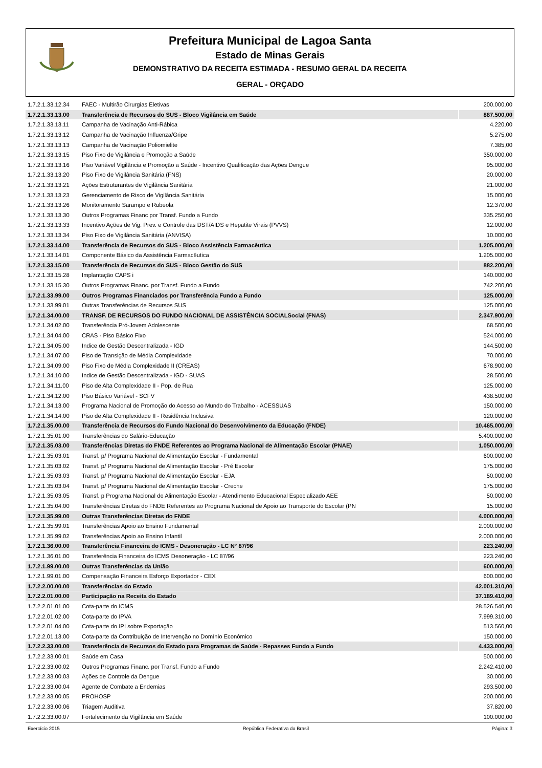Prefeitura Municipal de Lagoa Santa
Estado de Minas Gerais
DEMONSTRATIVO DA RECEITA ESTIMADA - RESUMO GERAL DA RECEITA
GERAL - ORÇADO
| 1.7.2.1.33.12.34 | FAEC - Multirão Cirurgias Eletivas | 200.000,00 |
| 1.7.2.1.33.13.00 | Transferência de Recursos do SUS - Bloco Vigilância em Saúde | 887.500,00 |
| 1.7.2.1.33.13.11 | Campanha de Vacinação Anti-Rábica | 4.220,00 |
| 1.7.2.1.33.13.12 | Campanha de Vacinação Influenza/Gripe | 5.275,00 |
| 1.7.2.1.33.13.13 | Campanha de Vacinação Poliomielite | 7.385,00 |
| 1.7.2.1.33.13.15 | Piso Fixo de Vigilância e Promoção a Saúde | 350.000,00 |
| 1.7.2.1.33.13.16 | Piso Variável Vigilância e Promoção a Saúde - Incentivo Qualificação das Ações Dengue | 95.000,00 |
| 1.7.2.1.33.13.20 | Piso Fixo de Vigilância Sanitária (FNS) | 20.000,00 |
| 1.7.2.1.33.13.21 | Ações Estruturantes de Vigilância Sanitária | 21.000,00 |
| 1.7.2.1.33.13.23 | Gerenciamento de Risco de Vigilância Sanitária | 15.000,00 |
| 1.7.2.1.33.13.26 | Monitoramento Sarampo e Rubeola | 12.370,00 |
| 1.7.2.1.33.13.30 | Outros Programas Financ por Transf. Fundo a Fundo | 335.250,00 |
| 1.7.2.1.33.13.33 | Incentivo Ações de Vig. Prev. e Controle das DST/AIDS e Hepatite Virais (PVVS) | 12.000,00 |
| 1.7.2.1.33.13.34 | Piso Fixo de Vigilância Sanitária (ANVISA) | 10.000,00 |
| 1.7.2.1.33.14.00 | Transferência de Recursos do SUS - Bloco Assistência Farmacêutica | 1.205.000,00 |
| 1.7.2.1.33.14.01 | Componente Básico da Assistência Farmacêutica | 1.205.000,00 |
| 1.7.2.1.33.15.00 | Transferência de Recursos do SUS - Bloco Gestão do SUS | 882.200,00 |
| 1.7.2.1.33.15.28 | Implantação CAPS i | 140.000,00 |
| 1.7.2.1.33.15.30 | Outros Programas Financ. por Transf. Fundo a Fundo | 742.200,00 |
| 1.7.2.1.33.99.00 | Outros Programas Financiados por Transferência Fundo a Fundo | 125.000,00 |
| 1.7.2.1.33.99.01 | Outras Transferências de Recursos SUS | 125.000,00 |
| 1.7.2.1.34.00.00 | TRANSF. DE RECURSOS DO FUNDO NACIONAL DE ASSISTÊNCIA SOCIALSocial (FNAS) | 2.347.900,00 |
| 1.7.2.1.34.02.00 | Transferência Pró-Jovem Adolescente | 68.500,00 |
| 1.7.2.1.34.04.00 | CRAS - Piso Básico Fixo | 524.000,00 |
| 1.7.2.1.34.05.00 | Indice de Gestão Descentralizada - IGD | 144.500,00 |
| 1.7.2.1.34.07.00 | Piso de Transição de Média Complexidade | 70.000,00 |
| 1.7.2.1.34.09.00 | Piso Fixo de Média Complexidade II (CREAS) | 678.900,00 |
| 1.7.2.1.34.10.00 | Indice de Gestão Descentralizada - IGD - SUAS | 28.500,00 |
| 1.7.2.1.34.11.00 | Piso de Alta Complexidade II - Pop. de Rua | 125.000,00 |
| 1.7.2.1.34.12.00 | Piso Básico Variável - SCFV | 438.500,00 |
| 1.7.2.1.34.13.00 | Programa Nacional de Promoção do Acesso ao Mundo do Trabalho - ACESSUAS | 150.000,00 |
| 1.7.2.1.34.14.00 | Piso de Alta Complexidade II - Residência Inclusiva | 120.000,00 |
| 1.7.2.1.35.00.00 | Transferência de Recursos do Fundo Nacional do Desenvolvimento da Educação (FNDE) | 10.465.000,00 |
| 1.7.2.1.35.01.00 | Transferências do Salário-Educação | 5.400.000,00 |
| 1.7.2.1.35.03.00 | Transferências Diretas do FNDE Referentes ao Programa Nacional de Alimentação Escolar (PNAE) | 1.050.000,00 |
| 1.7.2.1.35.03.01 | Transf. p/ Programa Nacional de Alimentação Escolar - Fundamental | 600.000,00 |
| 1.7.2.1.35.03.02 | Transf. p/ Programa Nacional de Alimentação Escolar - Pré Escolar | 175.000,00 |
| 1.7.2.1.35.03.03 | Transf. p/ Programa Nacional de Alimentação Escolar - EJA | 50.000,00 |
| 1.7.2.1.35.03.04 | Transf. p/ Programa Nacional de Alimentação Escolar - Creche | 175.000,00 |
| 1.7.2.1.35.03.05 | Transf. p Programa Nacional de Alimentação Escolar - Atendimento Educacional Especializado AEE | 50.000,00 |
| 1.7.2.1.35.04.00 | Transferências Diretas do FNDE Referentes ao Programa Nacional de Apoio ao Transporte do Escolar (PN | 15.000,00 |
| 1.7.2.1.35.99.00 | Outras Transferências Diretas do FNDE | 4.000.000,00 |
| 1.7.2.1.35.99.01 | Transferências Apoio ao Ensino Fundamental | 2.000.000,00 |
| 1.7.2.1.35.99.02 | Transferências Apoio ao Ensino Infantil | 2.000.000,00 |
| 1.7.2.1.36.00.00 | Transferência Financeira do ICMS - Desoneração - LC N° 87/96 | 223.240,00 |
| 1.7.2.1.36.01.00 | Transferência Financeira do ICMS Desoneração - LC 87/96 | 223.240,00 |
| 1.7.2.1.99.00.00 | Outras Transferências da União | 600.000,00 |
| 1.7.2.1.99.01.00 | Compensação Financeira Esforço Exportador - CEX | 600.000,00 |
| 1.7.2.2.00.00.00 | Transferências do Estado | 42.001.310,00 |
| 1.7.2.2.01.00.00 | Participação na Receita do Estado | 37.189.410,00 |
| 1.7.2.2.01.01.00 | Cota-parte do ICMS | 28.526.540,00 |
| 1.7.2.2.01.02.00 | Cota-parte do IPVA | 7.999.310,00 |
| 1.7.2.2.01.04.00 | Cota-parte do IPI sobre Exportação | 513.560,00 |
| 1.7.2.2.01.13.00 | Cota-parte da Contribuição de Intervenção no Domínio Econômico | 150.000,00 |
| 1.7.2.2.33.00.00 | Transferência de Recursos do Estado para Programas de Saúde - Repasses Fundo a Fundo | 4.433.000,00 |
| 1.7.2.2.33.00.01 | Saúde em Casa | 500.000,00 |
| 1.7.2.2.33.00.02 | Outros Programas Financ. por Transf. Fundo a Fundo | 2.242.410,00 |
| 1.7.2.2.33.00.03 | Ações de Controle da Dengue | 30.000,00 |
| 1.7.2.2.33.00.04 | Agente de Combate a Endemias | 293.500,00 |
| 1.7.2.2.33.00.05 | PROHOSP | 200.000,00 |
| 1.7.2.2.33.00.06 | Triagem Auditiva | 37.820,00 |
| 1.7.2.2.33.00.07 | Fortalecimento da Vigilância em Saúde | 100.000,00 |
Exercício 2015 República Federativa do Brasil Página: 3